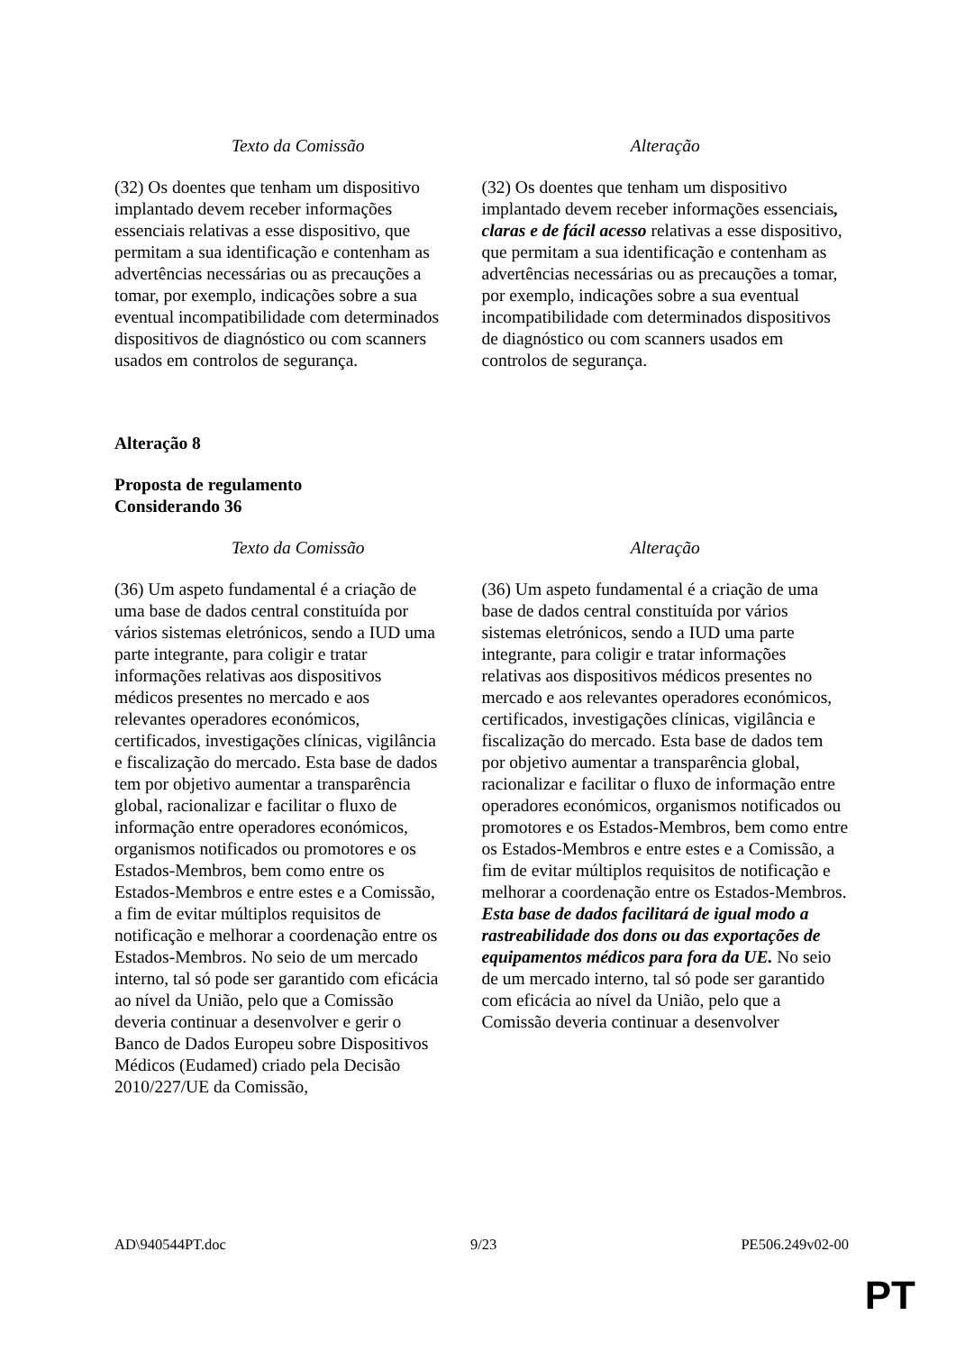| Texto da Comissão | Alteração |
| --- | --- |
| (32) Os doentes que tenham um dispositivo implantado devem receber informações essenciais relativas a esse dispositivo, que permitam a sua identificação e contenham as advertências necessárias ou as precauções a tomar, por exemplo, indicações sobre a sua eventual incompatibilidade com determinados dispositivos de diagnóstico ou com scanners usados em controlos de segurança. | (32) Os doentes que tenham um dispositivo implantado devem receber informações essenciais , claras e de fácil acesso relativas a esse dispositivo, que permitam a sua identificação e contenham as advertências necessárias ou as precauções a tomar, por exemplo, indicações sobre a sua eventual incompatibilidade com determinados dispositivos de diagnóstico ou com scanners usados em controlos de segurança. |
Alteração 8
Proposta de regulamento
Considerando 36
| Texto da Comissão | Alteração |
| --- | --- |
| (36) Um aspeto fundamental é a criação de uma base de dados central constituída por vários sistemas eletrónicos, sendo a IUD uma parte integrante, para coligir e tratar informações relativas aos dispositivos médicos presentes no mercado e aos relevantes operadores económicos, certificados, investigações clínicas, vigilância e fiscalização do mercado. Esta base de dados tem por objetivo aumentar a transparência global, racionalizar e facilitar o fluxo de informação entre operadores económicos, organismos notificados ou promotores e os Estados-Membros, bem como entre os Estados-Membros e entre estes e a Comissão, a fim de evitar múltiplos requisitos de notificação e melhorar a coordenação entre os Estados-Membros. No seio de um mercado interno, tal só pode ser garantido com eficácia ao nível da União, pelo que a Comissão deveria continuar a desenvolver e gerir o Banco de Dados Europeu sobre Dispositivos Médicos (Eudamed) criado pela Decisão 2010/227/UE da Comissão, | (36) Um aspeto fundamental é a criação de uma base de dados central constituída por vários sistemas eletrónicos, sendo a IUD uma parte integrante, para coligir e tratar informações relativas aos dispositivos médicos presentes no mercado e aos relevantes operadores económicos, certificados, investigações clínicas, vigilância e fiscalização do mercado. Esta base de dados tem por objetivo aumentar a transparência global, racionalizar e facilitar o fluxo de informação entre operadores económicos, organismos notificados ou promotores e os Estados-Membros, bem como entre os Estados-Membros e entre estes e a Comissão, a fim de evitar múltiplos requisitos de notificação e melhorar a coordenação entre os Estados-Membros. Esta base de dados facilitará de igual modo a rastreabilidade dos dons ou das exportações de equipamentos médicos para fora da UE. No seio de um mercado interno, tal só pode ser garantido com eficácia ao nível da União, pelo que a Comissão deveria continuar a desenvolver |
AD\940544PT.doc 9/23 PE506.249v02-00
PT